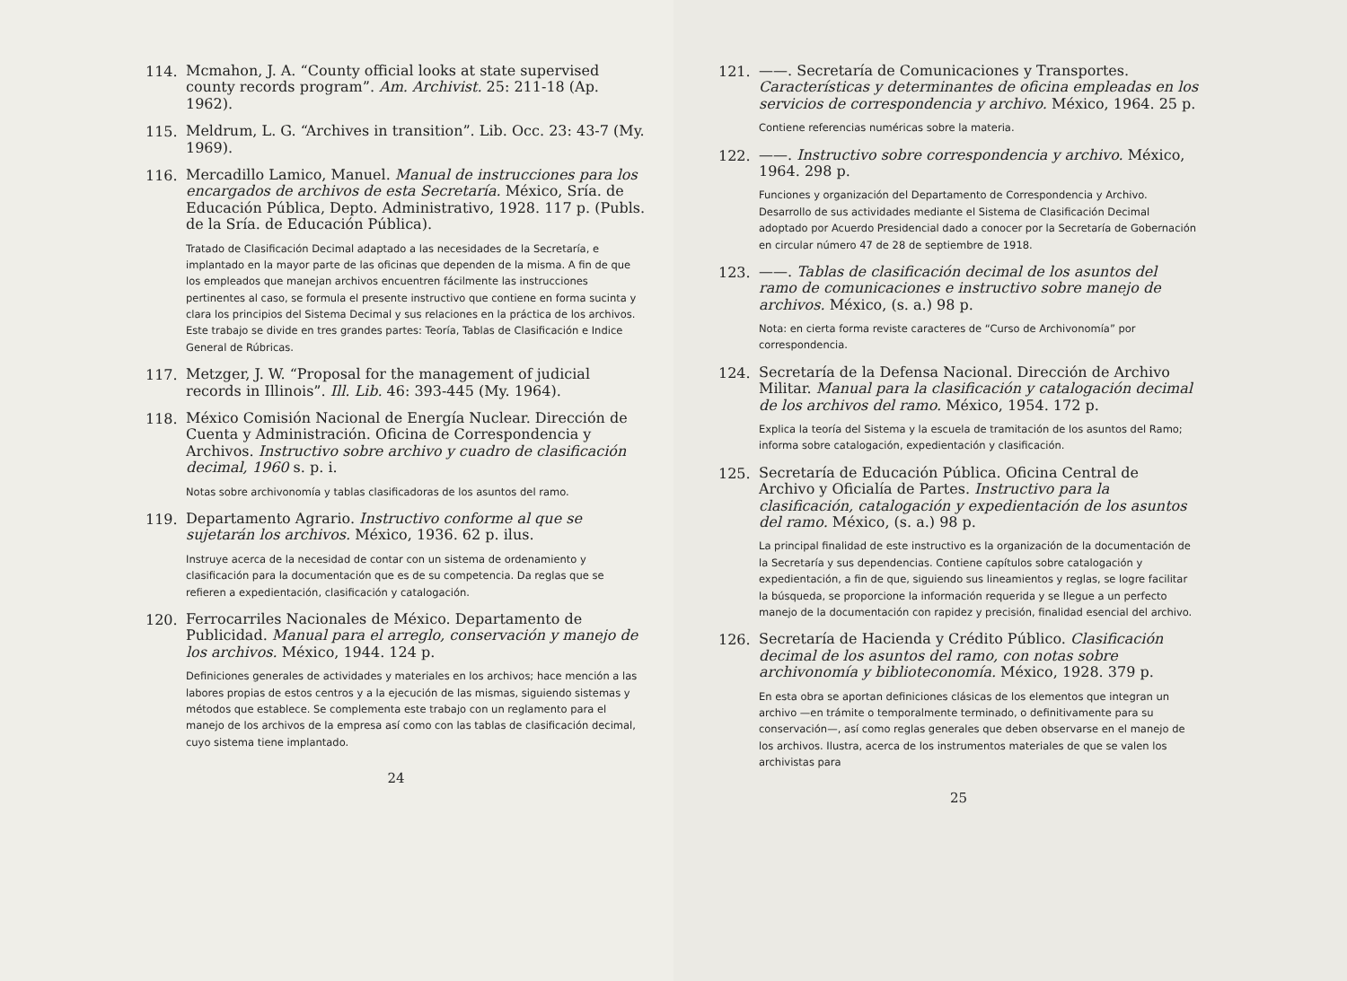114.
Mcmahon, J. A. “County official looks at state supervised county records program”. Am. Archivist. 25: 211-18 (Ap. 1962).
115.
Meldrum, L. G. “Archives in transition”. Lib. Occ. 23: 43-7 (My. 1969).
116.
Mercadillo Lamico, Manuel. Manual de instrucciones para los encargados de archivos de esta Secretaría. México, Sría. de Educación Pública, Depto. Administrativo, 1928. 117 p. (Publs. de la Sría. de Educación Pública).
Tratado de Clasificación Decimal adaptado a las necesidades de la Secretaría, e implantado en la mayor parte de las oficinas que dependen de la misma. A fin de que los empleados que manejan archivos encuentren fácilmente las instrucciones pertinentes al caso, se formula el presente instructivo que contiene en forma sucinta y clara los principios del Sistema Decimal y sus relaciones en la práctica de los archivos. Este trabajo se divide en tres grandes partes: Teoría, Tablas de Clasificación e Indice General de Rúbricas.
117.
Metzger, J. W. “Proposal for the management of judicial records in Illinois”. Ill. Lib. 46: 393-445 (My. 1964).
118.
México Comisión Nacional de Energía Nuclear. Dirección de Cuenta y Administración. Oficina de Correspondencia y Archivos. Instructivo sobre archivo y cuadro de clasificación decimal, 1960 s. p. i.
Notas sobre archivonomía y tablas clasificadoras de los asuntos del ramo.
119.
Departamento Agrario. Instructivo conforme al que se sujetarán los archivos. México, 1936. 62 p. ilus.
Instruye acerca de la necesidad de contar con un sistema de ordenamiento y clasificación para la documentación que es de su competencia. Da reglas que se refieren a expedientación, clasificación y catalogación.
120.
Ferrocarriles Nacionales de México. Departamento de Publicidad. Manual para el arreglo, conservación y manejo de los archivos. México, 1944. 124 p.
Definiciones generales de actividades y materiales en los archivos; hace mención a las labores propias de estos centros y a la ejecución de las mismas, siguiendo sistemas y métodos que establece. Se complementa este trabajo con un reglamento para el manejo de los archivos de la empresa así como con las tablas de clasificación decimal, cuyo sistema tiene implantado.
24
121.
——. Secretaría de Comunicaciones y Transportes. Características y determinantes de oficina empleadas en los servicios de correspondencia y archivo. México, 1964. 25 p.
Contiene referencias numéricas sobre la materia.
122.
——. Instructivo sobre correspondencia y archivo. México, 1964. 298 p.
Funciones y organización del Departamento de Correspondencia y Archivo. Desarrollo de sus actividades mediante el Sistema de Clasificación Decimal adoptado por Acuerdo Presidencial dado a conocer por la Secretaría de Gobernación en circular número 47 de 28 de septiembre de 1918.
123.
——. Tablas de clasificación decimal de los asuntos del ramo de comunicaciones e instructivo sobre manejo de archivos. México, (s. a.) 98 p.
Nota: en cierta forma reviste caracteres de “Curso de Archivonomía” por correspondencia.
124.
Secretaría de la Defensa Nacional. Dirección de Archivo Militar. Manual para la clasificación y catalogación decimal de los archivos del ramo. México, 1954. 172 p.
Explica la teoría del Sistema y la escuela de tramitación de los asuntos del Ramo; informa sobre catalogación, expedientación y clasificación.
125.
Secretaría de Educación Pública. Oficina Central de Archivo y Oficialía de Partes. Instructivo para la clasificación, catalogación y expedientación de los asuntos del ramo. México, (s. a.) 98 p.
La principal finalidad de este instructivo es la organización de la documentación de la Secretaría y sus dependencias. Contiene capítulos sobre catalogación y expedientación, a fin de que, siguiendo sus lineamientos y reglas, se logre facilitar la búsqueda, se proporcione la información requerida y se llegue a un perfecto manejo de la documentación con rapidez y precisión, finalidad esencial del archivo.
126.
Secretaría de Hacienda y Crédito Público. Clasificación decimal de los asuntos del ramo, con notas sobre archivonomía y biblioteconomía. México, 1928. 379 p.
En esta obra se aportan definiciones clásicas de los elementos que integran un archivo —en trámite o temporalmente terminado, o definitivamente para su conservación—, así como reglas generales que deben observarse en el manejo de los archivos. Ilustra, acerca de los instrumentos materiales de que se valen los archivistas para
25